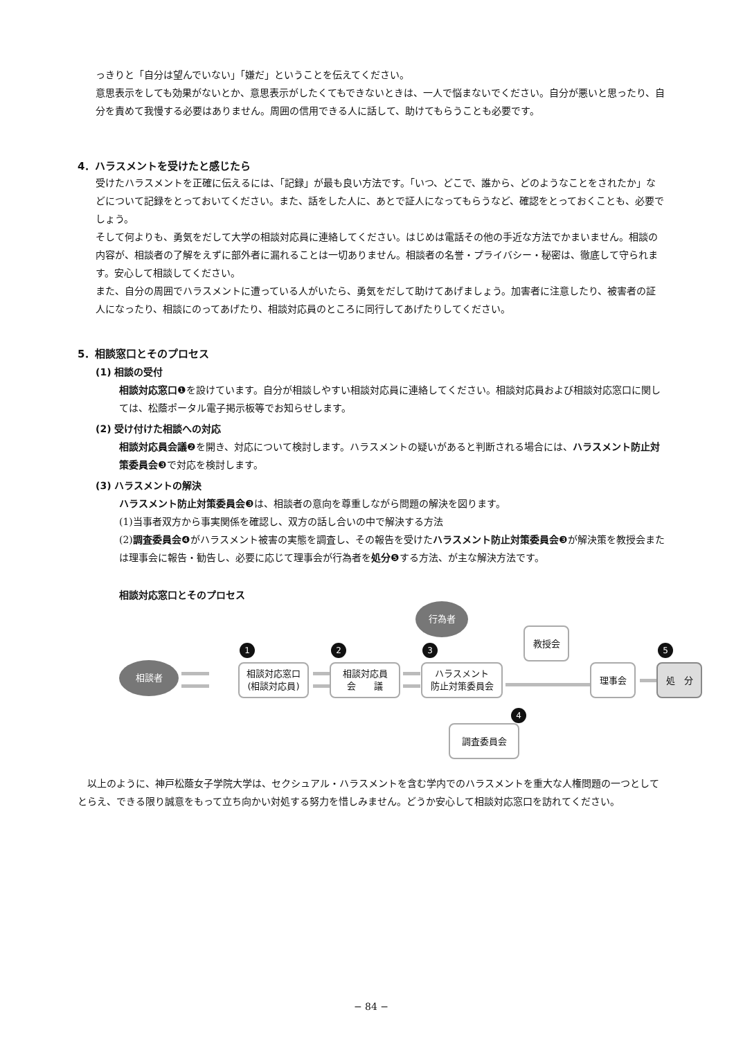っきりと「自分は望んでいない」「嫌だ」ということを伝えてください。
意思表示をしても効果がないとか、意思表示がしたくてもできないときは、一人で悩まないでください。自分が悪いと思ったり、自分を責めて我慢する必要はありません。周囲の信用できる人に話して、助けてもらうことも必要です。
4．ハラスメントを受けたと感じたら
受けたハラスメントを正確に伝えるには、「記録」が最も良い方法です。「いつ、どこで、誰から、どのようなことをされたか」などについて記録をとっておいてください。また、話をした人に、あとで証人になってもらうなど、確認をとっておくことも、必要でしょう。
そして何よりも、勇気をだして大学の相談対応員に連絡してください。はじめは電話その他の手近な方法でかまいません。相談の内容が、相談者の了解をえずに部外者に漏れることは一切ありません。相談者の名誉・プライバシー・秘密は、徹底して守られます。安心して相談してください。
また、自分の周囲でハラスメントに遭っている人がいたら、勇気をだして助けてあげましょう。加害者に注意したり、被害者の証人になったり、相談にのってあげたり、相談対応員のところに同行してあげたりしてください。
5．相談窓口とそのプロセス
(1) 相談の受付
相談対応窓口❶を設けています。自分が相談しやすい相談対応員に連絡してください。相談対応員および相談対応窓口に関しては、松蔭ポータル電子掲示板等でお知らせします。
(2) 受け付けた相談への対応
相談対応員会議❷を開き、対応について検討します。ハラスメントの疑いがあると判断される場合には、ハラスメント防止対策委員会❸で対応を検討します。
(3) ハラスメントの解決
ハラスメント防止対策委員会❸は、相談者の意向を尊重しながら問題の解決を図ります。
(1)当事者双方から事実関係を確認し、双方の話し合いの中で解決する方法
(2)調査委員会❹がハラスメント被害の実態を調査し、その報告を受けたハラスメント防止対策委員会❸が解決策を教授会または理事会に報告・勧告し、必要に応じて理事会が行為者を処分❺する方法、が主な解決方法です。
相談対応窓口とそのプロセス
相談者
行為者
1
相談対応窓口
(相談対応員)
2
相談対応員
会　　議
3
ハラスメント
防止対策委員会
教授会
理事会
処　分
5
調査委員会
4
以上のように、神戸松蔭女子学院大学は、セクシュアル・ハラスメントを含む学内でのハラスメントを重大な人権問題の一つとしてとらえ、できる限り誠意をもって立ち向かい対処する努力を惜しみません。どうか安心して相談対応窓口を訪れてください。
− 84 −